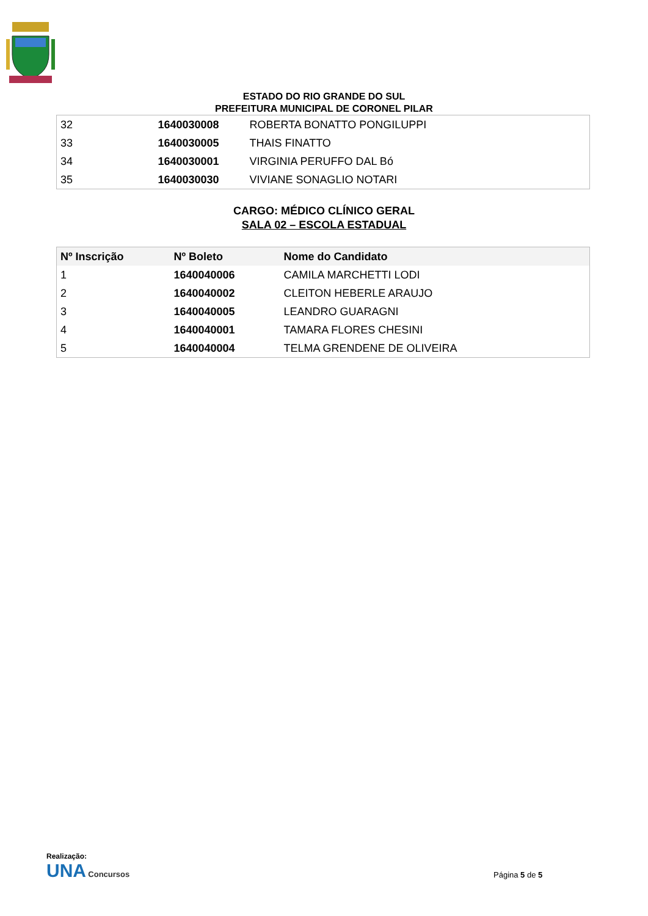ESTADO DO RIO GRANDE DO SUL
PREFEITURA MUNICIPAL DE CORONEL PILAR
| 32 | 1640030008 | ROBERTA BONATTO PONGILUPPI |
| 33 | 1640030005 | THAIS FINATTO |
| 34 | 1640030001 | VIRGINIA PERUFFO DAL Bó |
| 35 | 1640030030 | VIVIANE SONAGLIO NOTARI |
CARGO: MÉDICO CLÍNICO GERAL
SALA 02 – ESCOLA ESTADUAL
| Nº Inscrição | Nº Boleto | Nome do Candidato |
| --- | --- | --- |
| 1 | 1640040006 | CAMILA MARCHETTI LODI |
| 2 | 1640040002 | CLEITON HEBERLE ARAUJO |
| 3 | 1640040005 | LEANDRO GUARAGNI |
| 4 | 1640040001 | TAMARA FLORES CHESINI |
| 5 | 1640040004 | TELMA GRENDENE DE OLIVEIRA |
Realização:
UNA Concursos
Página 5 de 5